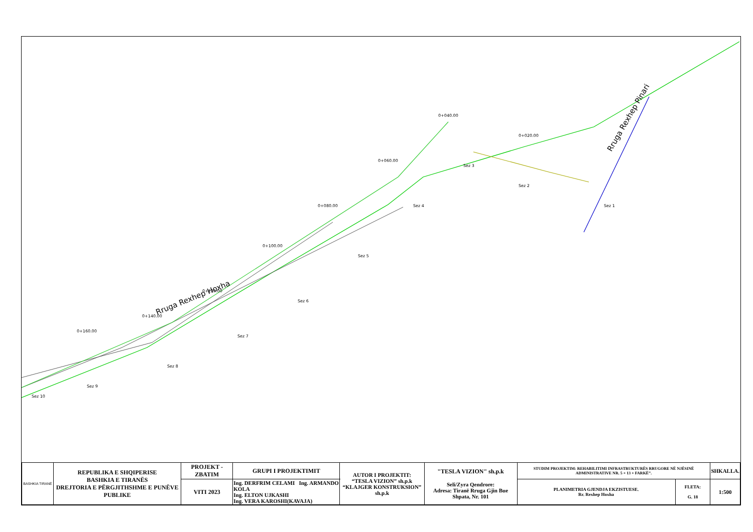Rruga Rexhep Hoxha
Rruga Rexhep Pinari
0+020.00
0+040.00
0+060.00
0+080.00
0+100.00
0+120.00
0+140.00
0+160.00
Sez 1
Sez 2
Sez 3
Sez 4
Sez 5
Sez 6
Sez 7
Sez 8
Sez 9
Sez 10
| BASHKIA TIRANË | REPUBLIKA E SHQIPERISE BASHKIA E TIRANËS DREJTORIA E PËRGJITHSHME E PUNËVE PUBLIKE | PROJEKT - ZBATIM | GRUPI I PROJEKTIMIT | AUTOR I PROJEKTIT: “TESLA VIZION” sh.p.k “KLAJGER KONSTRUKSION” sh.p.k | "TESLA VIZION" sh.p.k Seli/Zyra Qendrore: Adresa: Tiranë Rruga Gjin Bue Shpata, Nr. 101 | STUDIM PROJEKTIM: REHABILITIMI INFRASTRUKTURËS RRUGORE NË NJËSINË ADMINISTRATIVE NR. 5 + 13 + FARKË”. | | SHKALLA. |
| | | VITI 2023 | Ing. DERFRIM CELAMI Ing. ARMANDO KOLA Ing. ELTON UJKASHI Ing. VERA KAROSHI(KAVAJA) | | | PLANIMETRIA GJENDJA EKZISTUESE. Rr. Rexhep Hoxha | FLETA: G. 18 | 1:500 |